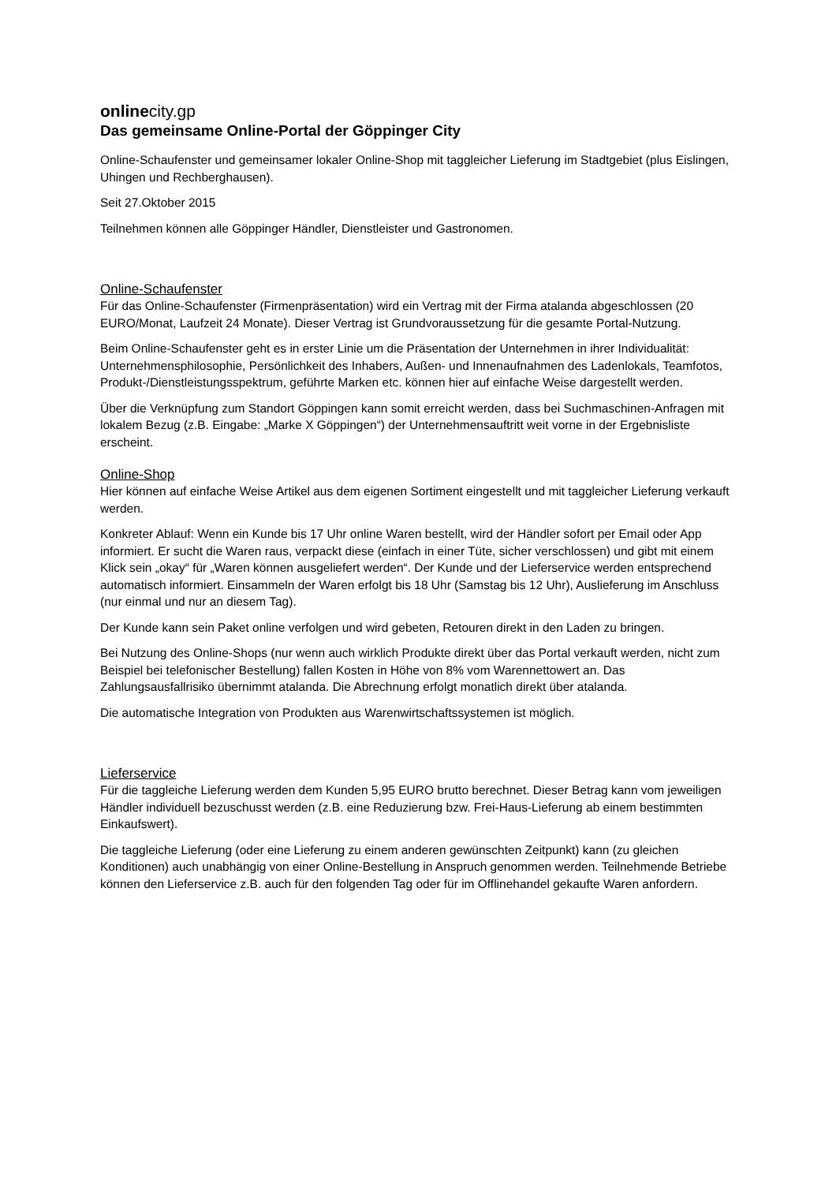onlinecity.gp
Das gemeinsame Online-Portal der Göppinger City
Online-Schaufenster und gemeinsamer lokaler Online-Shop mit taggleicher Lieferung im Stadtgebiet (plus Eislingen, Uhingen und Rechberghausen).
Seit 27.Oktober 2015
Teilnehmen können alle Göppinger Händler, Dienstleister und Gastronomen.
Online-Schaufenster
Für das Online-Schaufenster (Firmenpräsentation) wird ein Vertrag mit der Firma atalanda abgeschlossen (20 EURO/Monat, Laufzeit 24 Monate). Dieser Vertrag ist Grundvoraussetzung für die gesamte Portal-Nutzung.
Beim Online-Schaufenster geht es in erster Linie um die Präsentation der Unternehmen in ihrer Individualität: Unternehmensphilosophie, Persönlichkeit des Inhabers, Außen- und Innenaufnahmen des Ladenlokals, Teamfotos, Produkt-/Dienstleistungsspektrum, geführte Marken etc. können hier auf einfache Weise dargestellt werden.
Über die Verknüpfung zum Standort Göppingen kann somit erreicht werden, dass bei Suchmaschinen-Anfragen mit lokalem Bezug (z.B. Eingabe: „Marke X Göppingen“) der Unternehmensauftritt weit vorne in der Ergebnisliste erscheint.
Online-Shop
Hier können auf einfache Weise Artikel aus dem eigenen Sortiment eingestellt und mit taggleicher Lieferung verkauft werden.
Konkreter Ablauf: Wenn ein Kunde bis 17 Uhr online Waren bestellt, wird der Händler sofort per Email oder App informiert. Er sucht die Waren raus, verpackt diese (einfach in einer Tüte, sicher verschlossen) und gibt mit einem Klick sein „okay“ für „Waren können ausgeliefert werden“. Der Kunde und der Lieferservice werden entsprechend automatisch informiert. Einsammeln der Waren erfolgt bis 18 Uhr (Samstag bis 12 Uhr), Auslieferung im Anschluss (nur einmal und nur an diesem Tag).
Der Kunde kann sein Paket online verfolgen und wird gebeten, Retouren direkt in den Laden zu bringen.
Bei Nutzung des Online-Shops (nur wenn auch wirklich Produkte direkt über das Portal verkauft werden, nicht zum Beispiel bei telefonischer Bestellung) fallen Kosten in Höhe von 8% vom Warennettowert an. Das Zahlungsausfallrisiko übernimmt atalanda. Die Abrechnung erfolgt monatlich direkt über atalanda.
Die automatische Integration von Produkten aus Warenwirtschaftssystemen ist möglich.
Lieferservice
Für die taggleiche Lieferung werden dem Kunden 5,95 EURO brutto berechnet. Dieser Betrag kann vom jeweiligen Händler individuell bezuschusst werden (z.B. eine Reduzierung bzw. Frei-Haus-Lieferung ab einem bestimmten Einkaufswert).
Die taggleiche Lieferung (oder eine Lieferung zu einem anderen gewünschten Zeitpunkt) kann (zu gleichen Konditionen) auch unabhängig von einer Online-Bestellung in Anspruch genommen werden. Teilnehmende Betriebe können den Lieferservice z.B. auch für den folgenden Tag oder für im Offlinehandel gekaufte Waren anfordern.